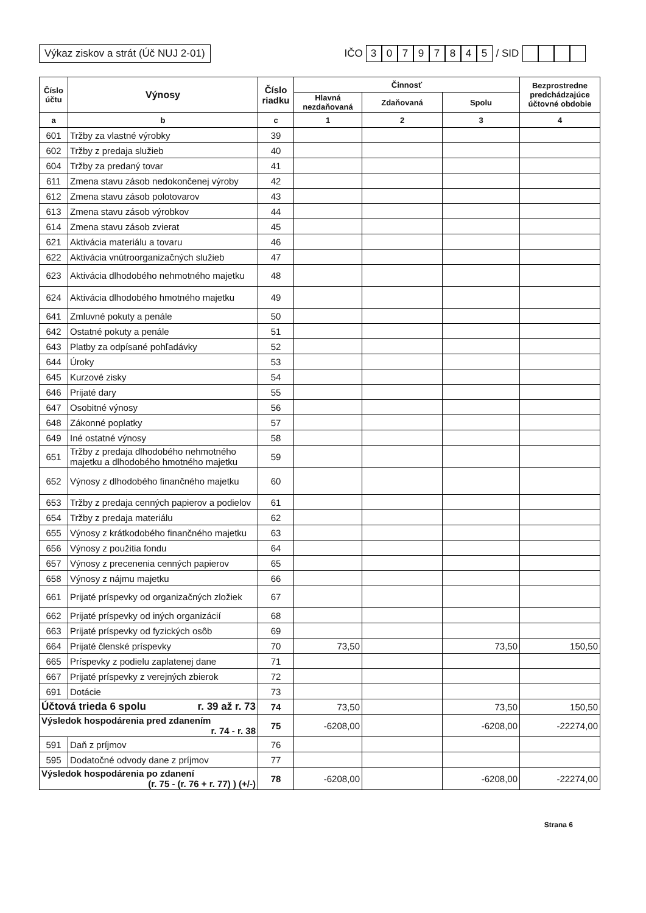Výkaz ziskov a strát (Úč NUJ 2-01)
IČO 30797845 / SID
| Číslo účtu | Výnosy | Číslo riadku | Činnosť | | | Bezprostredne predchádzajúce účtovné obdobie |
| --- | --- | --- | --- | --- | --- | --- |
| | | | Hlavná nezdaňovaná | Zdaňovaná | Spolu | |
| a | b | c | 1 | 2 | 3 | 4 |
| 601 | Tržby za vlastné výrobky | 39 | | | | |
| 602 | Tržby z predaja služieb | 40 | | | | |
| 604 | Tržby za predaný tovar | 41 | | | | |
| 611 | Zmena stavu zásob nedokončenej výroby | 42 | | | | |
| 612 | Zmena stavu zásob polotovarov | 43 | | | | |
| 613 | Zmena stavu zásob výrobkov | 44 | | | | |
| 614 | Zmena stavu zásob zvierat | 45 | | | | |
| 621 | Aktivácia materiálu a tovaru | 46 | | | | |
| 622 | Aktivácia vnútroorganizačných služieb | 47 | | | | |
| 623 | Aktivácia dlhodobého nehmotného majetku | 48 | | | | |
| 624 | Aktivácia dlhodobého hmotného majetku | 49 | | | | |
| 641 | Zmluvné pokuty a penále | 50 | | | | |
| 642 | Ostatné pokuty a penále | 51 | | | | |
| 643 | Platby za odpísané pohľadávky | 52 | | | | |
| 644 | Úroky | 53 | | | | |
| 645 | Kurzové zisky | 54 | | | | |
| 646 | Prijaté dary | 55 | | | | |
| 647 | Osobitné výnosy | 56 | | | | |
| 648 | Zákonné poplatky | 57 | | | | |
| 649 | Iné ostatné výnosy | 58 | | | | |
| 651 | Tržby z predaja dlhodobého nehmotného majetku a dlhodobého hmotného majetku | 59 | | | | |
| 652 | Výnosy z dlhodobého finančného majetku | 60 | | | | |
| 653 | Tržby z predaja cenných papierov a podielov | 61 | | | | |
| 654 | Tržby z predaja materiálu | 62 | | | | |
| 655 | Výnosy z krátkodobého finančného majetku | 63 | | | | |
| 656 | Výnosy z použitia fondu | 64 | | | | |
| 657 | Výnosy z precenenia cenných papierov | 65 | | | | |
| 658 | Výnosy z nájmu majetku | 66 | | | | |
| 661 | Prijaté príspevky od organizačných zložiek | 67 | | | | |
| 662 | Prijaté príspevky od iných organizácií | 68 | | | | |
| 663 | Prijaté príspevky od fyzických osôb | 69 | | | | |
| 664 | Prijaté členské príspevky | 70 | 73,50 | | 73,50 | 150,50 |
| 665 | Príspevky z podielu zaplatenej dane | 71 | | | | |
| 667 | Prijaté príspevky z verejných zbierok | 72 | | | | |
| 691 | Dotácie | 73 | | | | |
| Účtová trieda 6 spolu r. 39 až r. 73 | | 74 | 73,50 | | 73,50 | 150,50 |
| Výsledok hospodárenia pred zdanením r. 74 - r. 38 | | 75 | -6208,00 | | -6208,00 | -22274,00 |
| 591 | Daň z príjmov | 76 | | | | |
| 595 | Dodatočné odvody dane z príjmov | 77 | | | | |
| Výsledok hospodárenia po zdanení (r. 75 - (r. 76 + r. 77) ) (+/-) | | 78 | -6208,00 | | -6208,00 | -22274,00 |
Strana 6